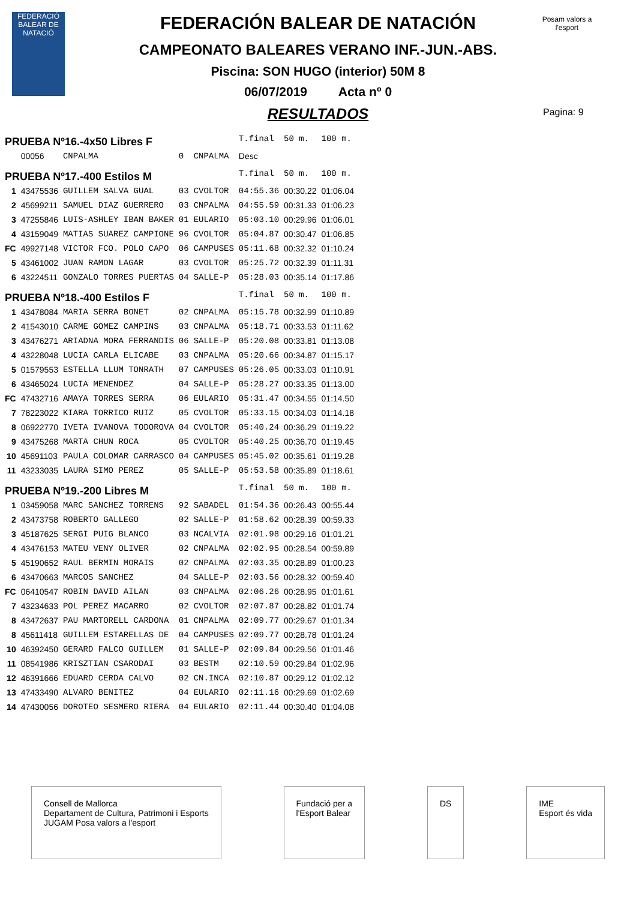FEDERACIÓ BALEAR DE NATACIÓ
Posam valors a l'esport
FEDERACIÓN BALEAR DE NATACIÓN
CAMPEONATO BALEARES VERANO INF.-JUN.-ABS.
Piscina: SON HUGO (interior) 50M 8
06/07/2019 Acta nº 0
RESULTADOS
Pagina: 9
| PRUEBA Nº16.-4x50 Libres F | | | | | T.final | 50 m. | 100 m. |
| | 00056 | CNPALMA | 0 | CNPALMA | Desc | | |
| PRUEBA Nº17.-400 Estilos M | | | | | T.final | 50 m. | 100 m. |
| 1 | 43475536 | GUILLEM SALVA GUAL | 03 | CVOLTOR | 04:55.36 | 00:30.22 | 01:06.04 |
| 2 | 45699211 | SAMUEL DIAZ GUERRERO | 03 | CNPALMA | 04:55.59 | 00:31.33 | 01:06.23 |
| 3 | 47255846 | LUIS-ASHLEY IBAN BAKER | 01 | EULARIO | 05:03.10 | 00:29.96 | 01:06.01 |
| 4 | 43159049 | MATIAS SUAREZ CAMPIONE | 96 | CVOLTOR | 05:04.87 | 00:30.47 | 01:06.85 |
| FC | 49927148 | VICTOR FCO. POLO CAPO | 06 | CAMPUSES | 05:11.68 | 00:32.32 | 01:10.24 |
| 5 | 43461002 | JUAN RAMON LAGAR | 03 | CVOLTOR | 05:25.72 | 00:32.39 | 01:11.31 |
| 6 | 43224511 | GONZALO TORRES PUERTAS | 04 | SALLE-P | 05:28.03 | 00:35.14 | 01:17.86 |
| PRUEBA Nº18.-400 Estilos F | | | | | T.final | 50 m. | 100 m. |
| 1 | 43478084 | MARIA SERRA BONET | 02 | CNPALMA | 05:15.78 | 00:32.99 | 01:10.89 |
| 2 | 41543010 | CARME GOMEZ CAMPINS | 03 | CNPALMA | 05:18.71 | 00:33.53 | 01:11.62 |
| 3 | 43476271 | ARIADNA MORA FERRANDIS | 06 | SALLE-P | 05:20.08 | 00:33.81 | 01:13.08 |
| 4 | 43228048 | LUCIA CARLA ELICABE | 03 | CNPALMA | 05:20.66 | 00:34.87 | 01:15.17 |
| 5 | 01579553 | ESTELLA LLUM TONRATH | 07 | CAMPUSES | 05:26.05 | 00:33.03 | 01:10.91 |
| 6 | 43465024 | LUCIA MENENDEZ | 04 | SALLE-P | 05:28.27 | 00:33.35 | 01:13.00 |
| FC | 47432716 | AMAYA TORRES SERRA | 06 | EULARIO | 05:31.47 | 00:34.55 | 01:14.50 |
| 7 | 78223022 | KIARA TORRICO RUIZ | 05 | CVOLTOR | 05:33.15 | 00:34.03 | 01:14.18 |
| 8 | 06922770 | IVETA IVANOVA TODOROVA | 04 | CVOLTOR | 05:40.24 | 00:36.29 | 01:19.22 |
| 9 | 43475268 | MARTA CHUN ROCA | 05 | CVOLTOR | 05:40.25 | 00:36.70 | 01:19.45 |
| 10 | 45691103 | PAULA COLOMAR CARRASCO | 04 | CAMPUSES | 05:45.02 | 00:35.61 | 01:19.28 |
| 11 | 43233035 | LAURA SIMO PEREZ | 05 | SALLE-P | 05:53.58 | 00:35.89 | 01:18.61 |
| PRUEBA Nº19.-200 Libres M | | | | | T.final | 50 m. | 100 m. |
| 1 | 03459058 | MARC SANCHEZ TORRENS | 92 | SABADEL | 01:54.36 | 00:26.43 | 00:55.44 |
| 2 | 43473758 | ROBERTO GALLEGO | 02 | SALLE-P | 01:58.62 | 00:28.39 | 00:59.33 |
| 3 | 45187625 | SERGI PUIG BLANCO | 03 | NCALVIA | 02:01.98 | 00:29.16 | 01:01.21 |
| 4 | 43476153 | MATEU VENY OLIVER | 02 | CNPALMA | 02:02.95 | 00:28.54 | 00:59.89 |
| 5 | 45190652 | RAUL BERMIN MORAIS | 02 | CNPALMA | 02:03.35 | 00:28.89 | 01:00.23 |
| 6 | 43470663 | MARCOS SANCHEZ | 04 | SALLE-P | 02:03.56 | 00:28.32 | 00:59.40 |
| FC | 06410547 | ROBIN DAVID AILAN | 03 | CNPALMA | 02:06.26 | 00:28.95 | 01:01.61 |
| 7 | 43234633 | POL PEREZ MACARRO | 02 | CVOLTOR | 02:07.87 | 00:28.82 | 01:01.74 |
| 8 | 43472637 | PAU MARTORELL CARDONA | 01 | CNPALMA | 02:09.77 | 00:29.67 | 01:01.34 |
| 8 | 45611418 | GUILLEM ESTARELLAS DE | 04 | CAMPUSES | 02:09.77 | 00:28.78 | 01:01.24 |
| 10 | 46392450 | GERARD FALCO GUILLEM | 01 | SALLE-P | 02:09.84 | 00:29.56 | 01:01.46 |
| 11 | 08541986 | KRISZTIAN CSARODAI | 03 | BESTM | 02:10.59 | 00:29.84 | 01:02.96 |
| 12 | 46391666 | EDUARD CERDA CALVO | 02 | CN.INCA | 02:10.87 | 00:29.12 | 01:02.12 |
| 13 | 47433490 | ALVARO BENITEZ | 04 | EULARIO | 02:11.16 | 00:29.69 | 01:02.69 |
| 14 | 47430056 | DOROTEO SESMERO RIERA | 04 | EULARIO | 02:11.44 | 00:30.40 | 01:04.08 |
Consell de Mallorca
Departament de Cultura, Patrimoni i Esports
JUGAM Posa valors a l'esport
Fundació per a
l'Esport Balear
DS IME
Esport és vida